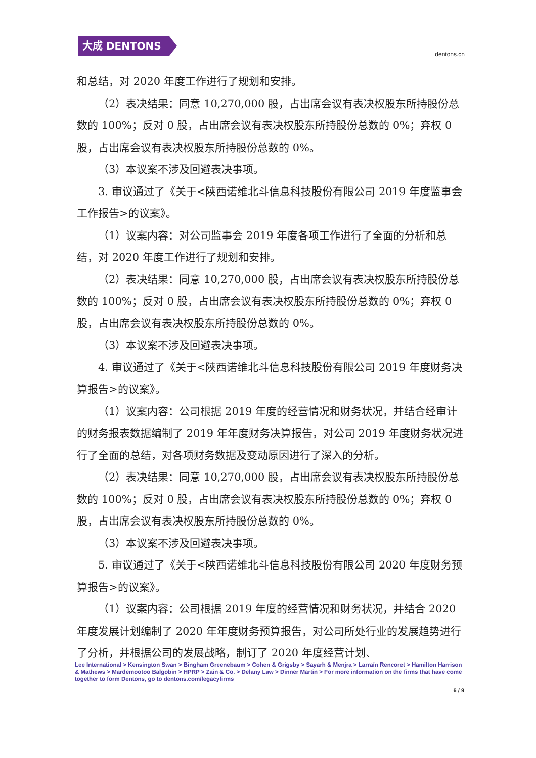大成 DENTONS
dentons.cn
和总结，对 2020 年度工作进行了规划和安排。
（2）表决结果：同意 10,270,000 股，占出席会议有表决权股东所持股份总数的 100%；反对 0 股，占出席会议有表决权股东所持股份总数的 0%；弃权 0 股，占出席会议有表决权股东所持股份总数的 0%。
（3）本议案不涉及回避表决事项。
3. 审议通过了《关于<陕西诺维北斗信息科技股份有限公司 2019 年度监事会工作报告>的议案》。
（1）议案内容：对公司监事会 2019 年度各项工作进行了全面的分析和总结，对 2020 年度工作进行了规划和安排。
（2）表决结果：同意 10,270,000 股，占出席会议有表决权股东所持股份总数的 100%；反对 0 股，占出席会议有表决权股东所持股份总数的 0%；弃权 0 股，占出席会议有表决权股东所持股份总数的 0%。
（3）本议案不涉及回避表决事项。
4. 审议通过了《关于<陕西诺维北斗信息科技股份有限公司 2019 年度财务决算报告>的议案》。
（1）议案内容：公司根据 2019 年度的经营情况和财务状况，并结合经审计的财务报表数据编制了 2019 年年度财务决算报告，对公司 2019 年度财务状况进行了全面的总结，对各项财务数据及变动原因进行了深入的分析。
（2）表决结果：同意 10,270,000 股，占出席会议有表决权股东所持股份总数的 100%；反对 0 股，占出席会议有表决权股东所持股份总数的 0%；弃权 0 股，占出席会议有表决权股东所持股份总数的 0%。
（3）本议案不涉及回避表决事项。
5. 审议通过了《关于<陕西诺维北斗信息科技股份有限公司 2020 年度财务预算报告>的议案》。
（1）议案内容：公司根据 2019 年度的经营情况和财务状况，并结合 2020 年度发展计划编制了 2020 年年度财务预算报告，对公司所处行业的发展趋势进行了分析，并根据公司的发展战略，制订了 2020 年度经营计划、
Lee International > Kensington Swan > Bingham Greenebaum > Cohen & Grigsby > Sayarh & Menjra > Larraín Rencoret > Hamilton Harrison & Mathews > Mardemootoo Balgobin > HPRP > Zain & Co. > Delany Law > Dinner Martin > For more information on the firms that have come together to form Dentons, go to dentons.com/legacyfirms
6 / 9